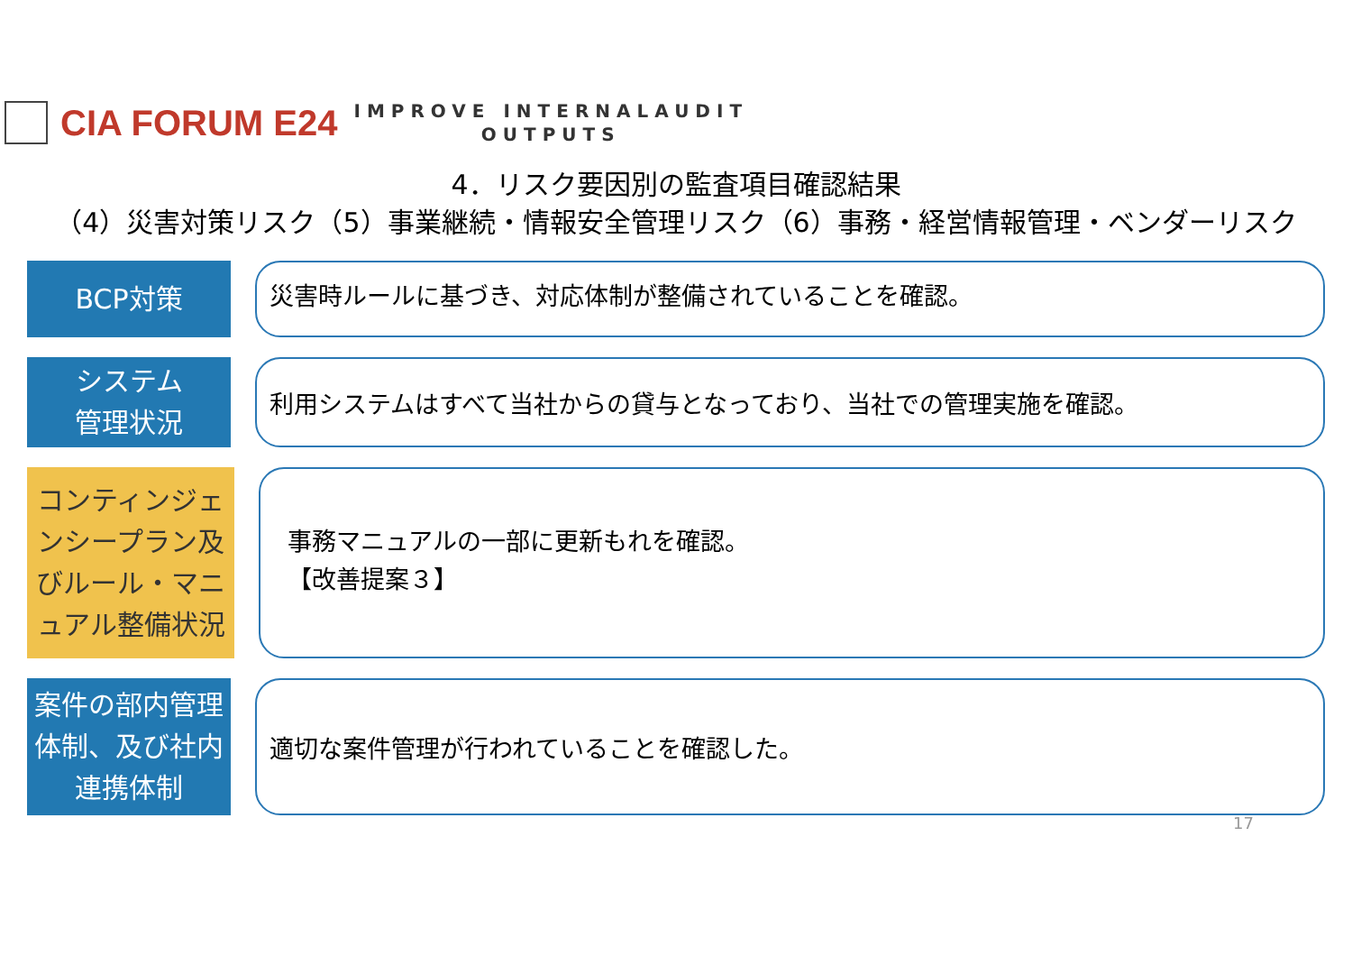CIA FORUM E24
IMPROVE INTERNALAUDIT
OUTPUTS
4．リスク要因別の監査項目確認結果
（4）災害対策リスク（5）事業継続・情報安全管理リスク（6）事務・経営情報管理・ベンダーリスク
BCP対策
災害時ルールに基づき、対応体制が整備されていることを確認。
システム
管理状況
利用システムはすべて当社からの貸与となっており、当社での管理実施を確認。
コンティンジェンシープラン及びルール・マニュアル整備状況
事務マニュアルの一部に更新もれを確認。
【改善提案３】
案件の部内管理体制、及び社内連携体制
適切な案件管理が行われていることを確認した。
17